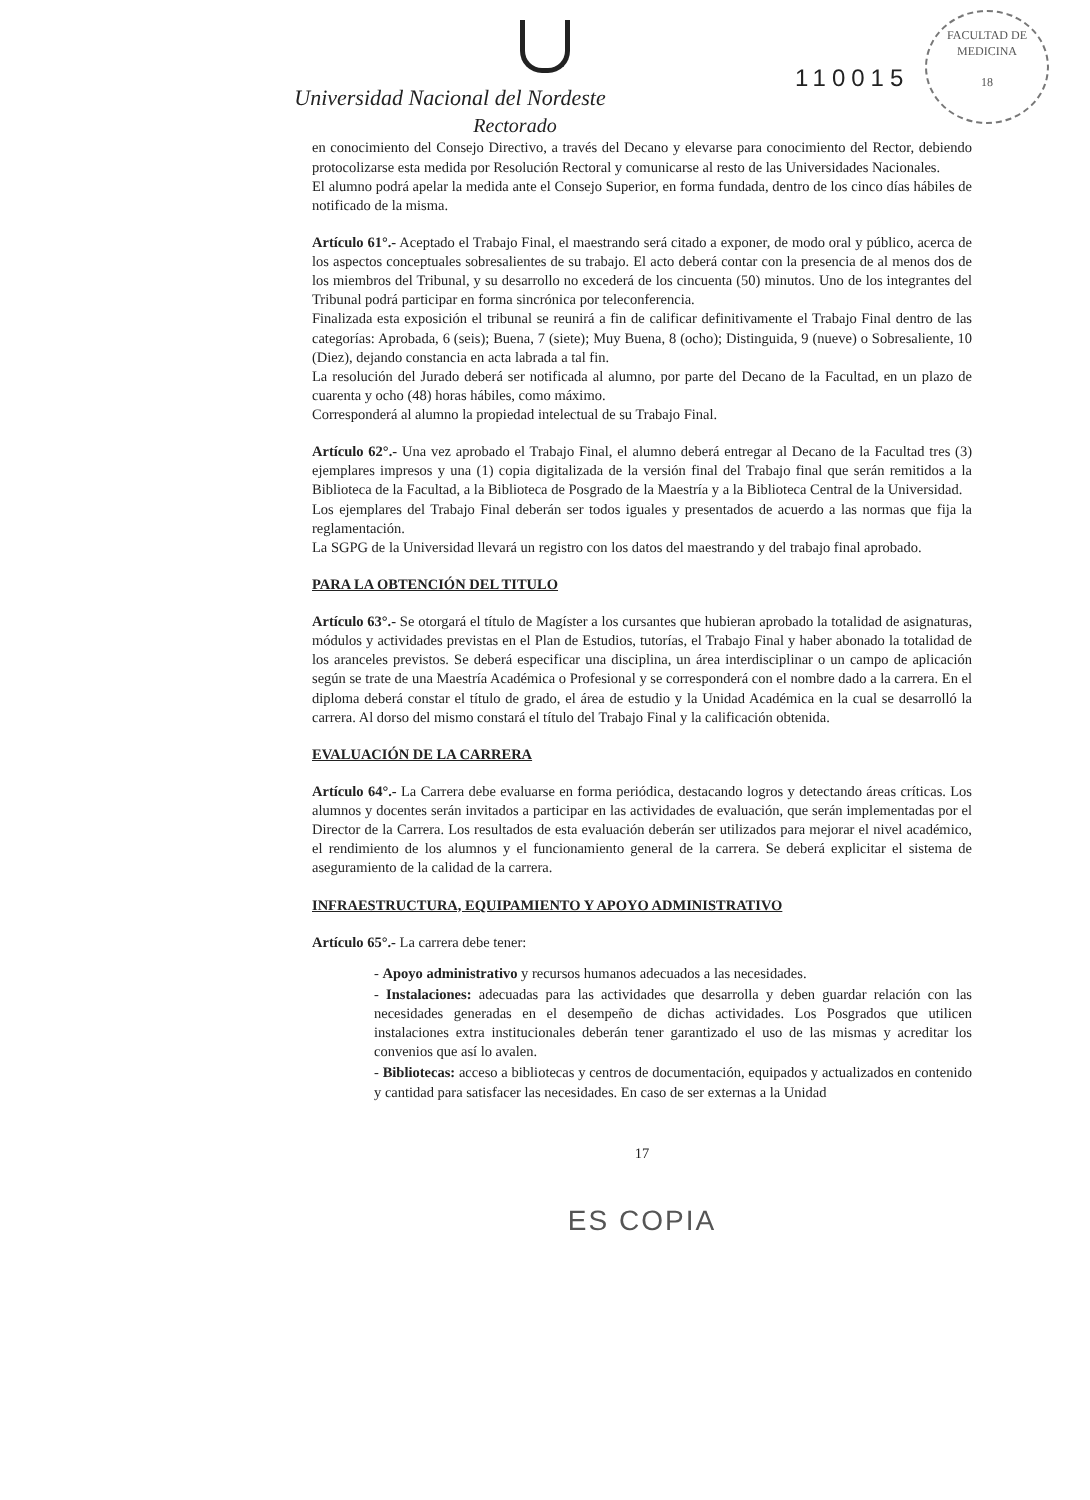Universidad Nacional del Nordeste
Rectorado
110015
FACULTAD DE MEDICINA
18
en conocimiento del Consejo Directivo, a través del Decano y elevarse para conocimiento del Rector, debiendo protocolizarse esta medida por Resolución Rectoral y comunicarse al resto de las Universidades Nacionales.
El alumno podrá apelar la medida ante el Consejo Superior, en forma fundada, dentro de los cinco días hábiles de notificado de la misma.
Artículo 61°.- Aceptado el Trabajo Final, el maestrando será citado a exponer, de modo oral y público, acerca de los aspectos conceptuales sobresalientes de su trabajo. El acto deberá contar con la presencia de al menos dos de los miembros del Tribunal, y su desarrollo no excederá de los cincuenta (50) minutos. Uno de los integrantes del Tribunal podrá participar en forma sincrónica por teleconferencia.
Finalizada esta exposición el tribunal se reunirá a fin de calificar definitivamente el Trabajo Final dentro de las categorías: Aprobada, 6 (seis); Buena, 7 (siete); Muy Buena, 8 (ocho); Distinguida, 9 (nueve) o Sobresaliente, 10 (Diez), dejando constancia en acta labrada a tal fin.
La resolución del Jurado deberá ser notificada al alumno, por parte del Decano de la Facultad, en un plazo de cuarenta y ocho (48) horas hábiles, como máximo.
Corresponderá al alumno la propiedad intelectual de su Trabajo Final.
Artículo 62°.- Una vez aprobado el Trabajo Final, el alumno deberá entregar al Decano de la Facultad tres (3) ejemplares impresos y una (1) copia digitalizada de la versión final del Trabajo final que serán remitidos a la Biblioteca de la Facultad, a la Biblioteca de Posgrado de la Maestría y a la Biblioteca Central de la Universidad.
Los ejemplares del Trabajo Final deberán ser todos iguales y presentados de acuerdo a las normas que fija la reglamentación.
La SGPG de la Universidad llevará un registro con los datos del maestrando y del trabajo final aprobado.
PARA LA OBTENCIÓN DEL TITULO
Artículo 63°.- Se otorgará el título de Magíster a los cursantes que hubieran aprobado la totalidad de asignaturas, módulos y actividades previstas en el Plan de Estudios, tutorías, el Trabajo Final y haber abonado la totalidad de los aranceles previstos. Se deberá especificar una disciplina, un área interdisciplinar o un campo de aplicación según se trate de una Maestría Académica o Profesional y se corresponderá con el nombre dado a la carrera. En el diploma deberá constar el título de grado, el área de estudio y la Unidad Académica en la cual se desarrolló la carrera. Al dorso del mismo constará el título del Trabajo Final y la calificación obtenida.
EVALUACIÓN DE LA CARRERA
Artículo 64°.- La Carrera debe evaluarse en forma periódica, destacando logros y detectando áreas críticas. Los alumnos y docentes serán invitados a participar en las actividades de evaluación, que serán implementadas por el Director de la Carrera. Los resultados de esta evaluación deberán ser utilizados para mejorar el nivel académico, el rendimiento de los alumnos y el funcionamiento general de la carrera. Se deberá explicitar el sistema de aseguramiento de la calidad de la carrera.
INFRAESTRUCTURA, EQUIPAMIENTO Y APOYO ADMINISTRATIVO
Artículo 65°.- La carrera debe tener:
- Apoyo administrativo y recursos humanos adecuados a las necesidades.
- Instalaciones: adecuadas para las actividades que desarrolla y deben guardar relación con las necesidades generadas en el desempeño de dichas actividades. Los Posgrados que utilicen instalaciones extra institucionales deberán tener garantizado el uso de las mismas y acreditar los convenios que así lo avalen.
- Bibliotecas: acceso a bibliotecas y centros de documentación, equipados y actualizados en contenido y cantidad para satisfacer las necesidades. En caso de ser externas a la Unidad
17
ES COPIA